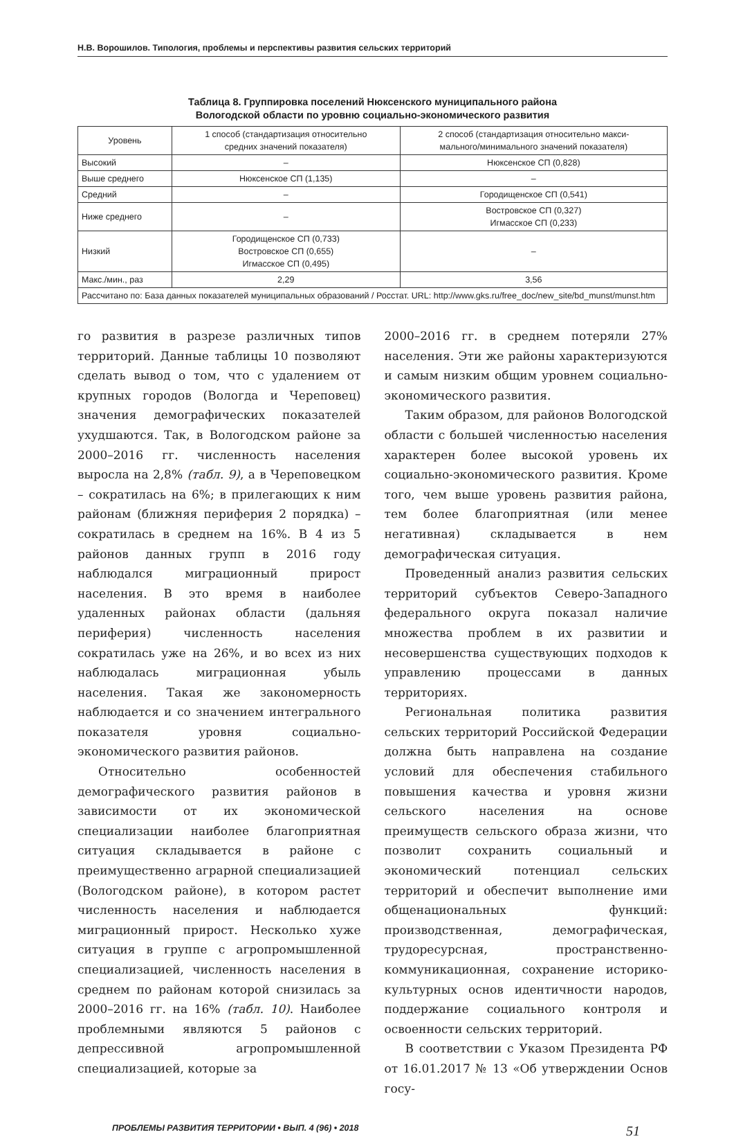Н.В. Ворошилов. Типология, проблемы и перспективы развития сельских территорий
Таблица 8. Группировка поселений Нюксенского муниципального района
Вологодской области по уровню социально-экономического развития
| Уровень | 1 способ (стандартизация относительно средних значений показателя) | 2 способ (стандартизация относительно макси- мального/минимального значений показателя) |
| --- | --- | --- |
| Высокий | – | Нюксенское СП (0,828) |
| Выше среднего | Нюксенское СП (1,135) | – |
| Средний | – | Городищенское СП (0,541) |
| Ниже среднего | – | Востровское СП (0,327) Игмасское СП (0,233) |
| Низкий | Городищенское СП (0,733) Востровское СП (0,655) Игмасское СП (0,495) | – |
| Макс./мин., раз | 2,29 | 3,56 |
| Рассчитано по: База данных показателей муниципальных образований / Росстат. URL: http://www.gks.ru/free_doc/new_site/bd_munst/munst.htm | | |
го развития в разрезе различных типов территорий. Данные таблицы 10 позволяют сделать вывод о том, что с удалением от крупных городов (Вологда и Череповец) значения демографических показателей ухудшаются. Так, в Вологодском районе за 2000–2016 гг. численность населения выросла на 2,8% (табл. 9), а в Череповецком – сократилась на 6%; в прилегающих к ним районам (ближняя периферия 2 порядка) – сократилась в среднем на 16%. В 4 из 5 районов данных групп в 2016 году наблюдался миграционный прирост населения. В это время в наиболее удаленных районах области (дальняя периферия) численность населения сократилась уже на 26%, и во всех из них наблюдалась миграционная убыль населения. Такая же закономерность наблюдается и со значением интегрального показателя уровня социально-экономического развития районов.
Относительно особенностей демографического развития районов в зависимости от их экономической специализации наиболее благоприятная ситуация складывается в районе с преимущественно аграрной специализацией (Вологодском районе), в котором растет численность населения и наблюдается миграционный прирост. Несколько хуже ситуация в группе с агропромышленной специализацией, численность населения в среднем по районам которой снизилась за 2000–2016 гг. на 16% (табл. 10). Наиболее проблемными являются 5 районов с депрессивной агропромышленной специализацией, которые за
2000–2016 гг. в среднем потеряли 27% населения. Эти же районы характеризуются и самым низким общим уровнем социально-экономического развития.
Таким образом, для районов Вологодской области с большей численностью населения характерен более высокой уровень их социально-экономического развития. Кроме того, чем выше уровень развития района, тем более благоприятная (или менее негативная) складывается в нем демографическая ситуация.
Проведенный анализ развития сельских территорий субъектов Северо-Западного федерального округа показал наличие множества проблем в их развитии и несовершенства существующих подходов к управлению процессами в данных территориях.
Региональная политика развития сельских территорий Российской Федерации должна быть направлена на создание условий для обеспечения стабильного повышения качества и уровня жизни сельского населения на основе преимуществ сельского образа жизни, что позволит сохранить социальный и экономический потенциал сельских территорий и обеспечит выполнение ими общенациональных функций: производственная, демографическая, трудоресурсная, пространственно-коммуникационная, сохранение историко-культурных основ идентичности народов, поддержание социального контроля и освоенности сельских территорий.
В соответствии с Указом Президента РФ от 16.01.2017 № 13 «Об утверждении Основ госу-
ПРОБЛЕМЫ РАЗВИТИЯ ТЕРРИТОРИИ • ВЫП. 4 (96) • 2018 51